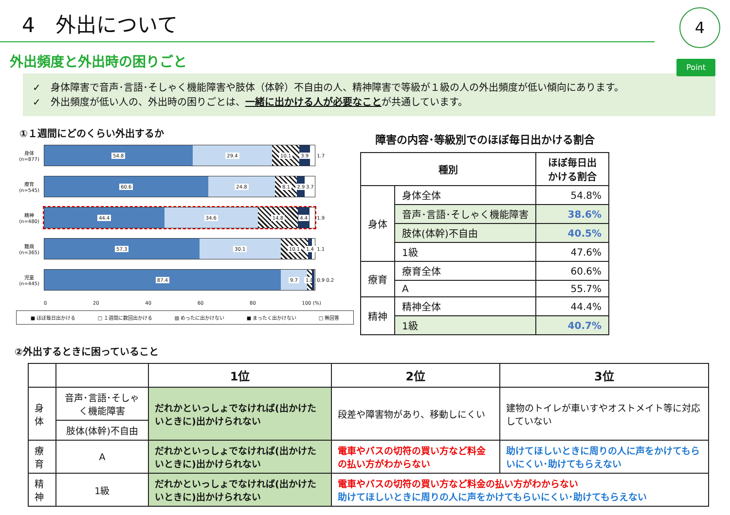4　外出について
4
外出頻度と外出時の困りごと
Point
✓　身体障害で音声･言語･そしゃく機能障害や肢体（体幹）不自由の人、精神障害で等級が１級の人の外出頻度が低い傾向にあります。
✓　外出頻度が低い人の、外出時の困りごとは、一緒に出かける人が必要なことが共通しています。
①１週間にどのくらい外出するか
身体
(n=877)
54.8 29.4 10.1 3.9
1.7
療育
(n=545)
60.6 24.8 8.1 2.9 3.7
精神
(n=480)
44.4 34.6 14.8 4.4
1.9
難病
(n=365)
57.3 30.1 10.1 1.4
1.1
児童
(n=445)
87.4 9.7 1.8
0.9 0.2
0 20 40 60 80 100 (%)
■ ほぼ毎日出かける □ １週間に数回出かける ▨ めったに出かけない ■ まったく出かけない □ 無回答
障害の内容･等級別でのほぼ毎日出かける割合
| 種別 | | ほぼ毎日出 かける割合 |
| --- | --- | --- |
| 身体 | 身体全体 | 54.8% |
| | 音声･言語･そしゃく機能障害 | 38.6% |
| | 肢体(体幹)不自由 | 40.5% |
| | 1級 | 47.6% |
| 療育 | 療育全体 | 60.6% |
| | A | 55.7% |
| 精神 | 精神全体 | 44.4% |
| | 1級 | 40.7% |
②外出するときに困っていること
| | | 1位 | 2位 | 3位 |
| --- | --- | --- | --- | --- |
| 身体 | 音声･言語･そしゃく機能障害 | だれかといっしょでなければ(出かけたいときに)出かけられない | 段差や障害物があり、移動しにくい | 建物のトイレが車いすやオストメイト等に対応していない |
| | 肢体(体幹)不自由 | | | |
| 療育 | A | だれかといっしょでなければ(出かけたいときに)出かけられない | 電車やバスの切符の買い方など料金の払い方がわからない | 助けてほしいときに周りの人に声をかけてもらいにくい･助けてもらえない |
| 精神 | 1級 | だれかといっしょでなければ(出かけたいときに)出かけられない | 電車やバスの切符の買い方など料金の払い方がわからない 助けてほしいときに周りの人に声をかけてもらいにくい･助けてもらえない | |